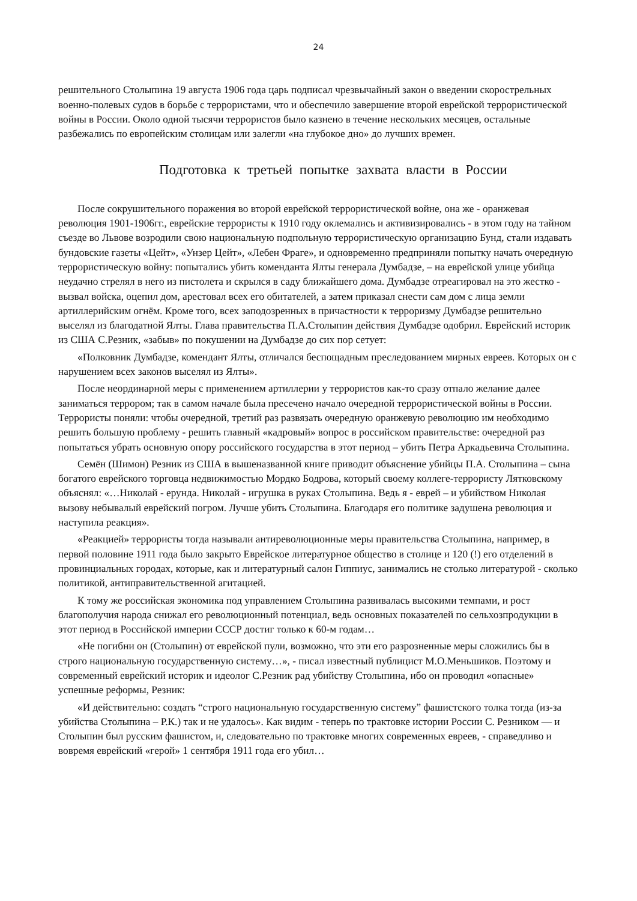24
решительного Столыпина 19 августа 1906 года царь подписал чрезвычайный закон о введении скорострельных военно-полевых судов в борьбе с террористами, что и обеспечило завершение второй еврейской террористической войны в России. Около одной тысячи террористов было казнено в течение нескольких месяцев, остальные разбежались по европейским столицам или залегли «на глубокое дно» до лучших времен.
Подготовка к третьей попытке захвата власти в России
После сокрушительного поражения во второй еврейской террористической войне, она же - оранжевая революция 1901-1906гг., еврейские террористы к 1910 году оклемались и активизировались - в этом году на тайном съезде во Львове возродили свою национальную подпольную террористическую организацию Бунд, стали издавать бундовские газеты «Цейт», «Унзер Цейт», «Лебен Фраге», и одновременно предприняли попытку начать очередную террористическую войну: попытались убить коменданта Ялты генерала Думбадзе, – на еврейской улице убийца неудачно стрелял в него из пистолета и скрылся в саду ближайшего дома. Думбадзе отреагировал на это жестко - вызвал войска, оцепил дом, арестовал всех его обитателей, а затем приказал снести сам дом с лица земли артиллерийским огнём. Кроме того, всех заподозренных в причастности к терроризму Думбадзе решительно выселял из благодатной Ялты. Глава правительства П.А.Столыпин действия Думбадзе одобрил. Еврейский историк из США С.Резник, «забыв» по покушении на Думбадзе до сих пор сетует:
«Полковник Думбадзе, комендант Ялты, отличался беспощадным преследованием мирных евреев. Которых он с нарушением всех законов выселял из Ялты».
После неординарной меры с применением артиллерии у террористов как-то сразу отпало желание далее заниматься террором; так в самом начале была пресечено начало очередной террористической войны в России. Террористы поняли: чтобы очередной, третий раз развязать очередную оранжевую революцию им необходимо решить большую проблему - решить главный «кадровый» вопрос в российском правительстве: очередной раз попытаться убрать основную опору российского государства в этот период – убить Петра Аркадьевича Столыпина.
Семён (Шимон) Резник из США в вышеназванной книге приводит объяснение убийцы П.А. Столыпина – сына богатого еврейского торговца недвижимостью Мордко Бодрова, который своему коллеге-террористу Лятковскому объяснял: «…Николай - ерунда. Николай - игрушка в руках Столыпина. Ведь я - еврей – и убийством Николая вызову небывалый еврейский погром. Лучше убить Столыпина. Благодаря его политике задушена революция и наступила реакция».
«Реакцией» террористы тогда называли антиреволюционные меры правительства Столыпина, например, в первой половине 1911 года было закрыто Еврейское литературное общество в столице и 120 (!) его отделений в провинциальных городах, которые, как и литературный салон Гиппиус, занимались не столько литературой - сколько политикой, антиправительственной агитацией.
К тому же российская экономика под управлением Столыпина развивалась высокими темпами, и рост благополучия народа снижал его революционный потенциал, ведь основных показателей по сельхозпродукции в этот период в Российской империи СССР достиг только к 60-м годам…
«Не погибни он (Столыпин) от еврейской пули, возможно, что эти его разрозненные меры сложились бы в строго национальную государственную систему…», - писал известный публицист М.О.Меньшиков. Поэтому и современный еврейский историк и идеолог С.Резник рад убийству Столыпина, ибо он проводил «опасные» успешные реформы, Резник:
«И действительно: создать “строго национальную государственную систему” фашистского толка тогда (из-за убийства Столыпина – Р.К.) так и не удалось». Как видим - теперь по трактовке истории России С. Резником — и Столыпин был русским фашистом, и, следовательно по трактовке многих современных евреев, - справедливо и вовремя еврейский «герой» 1 сентября 1911 года его убил…